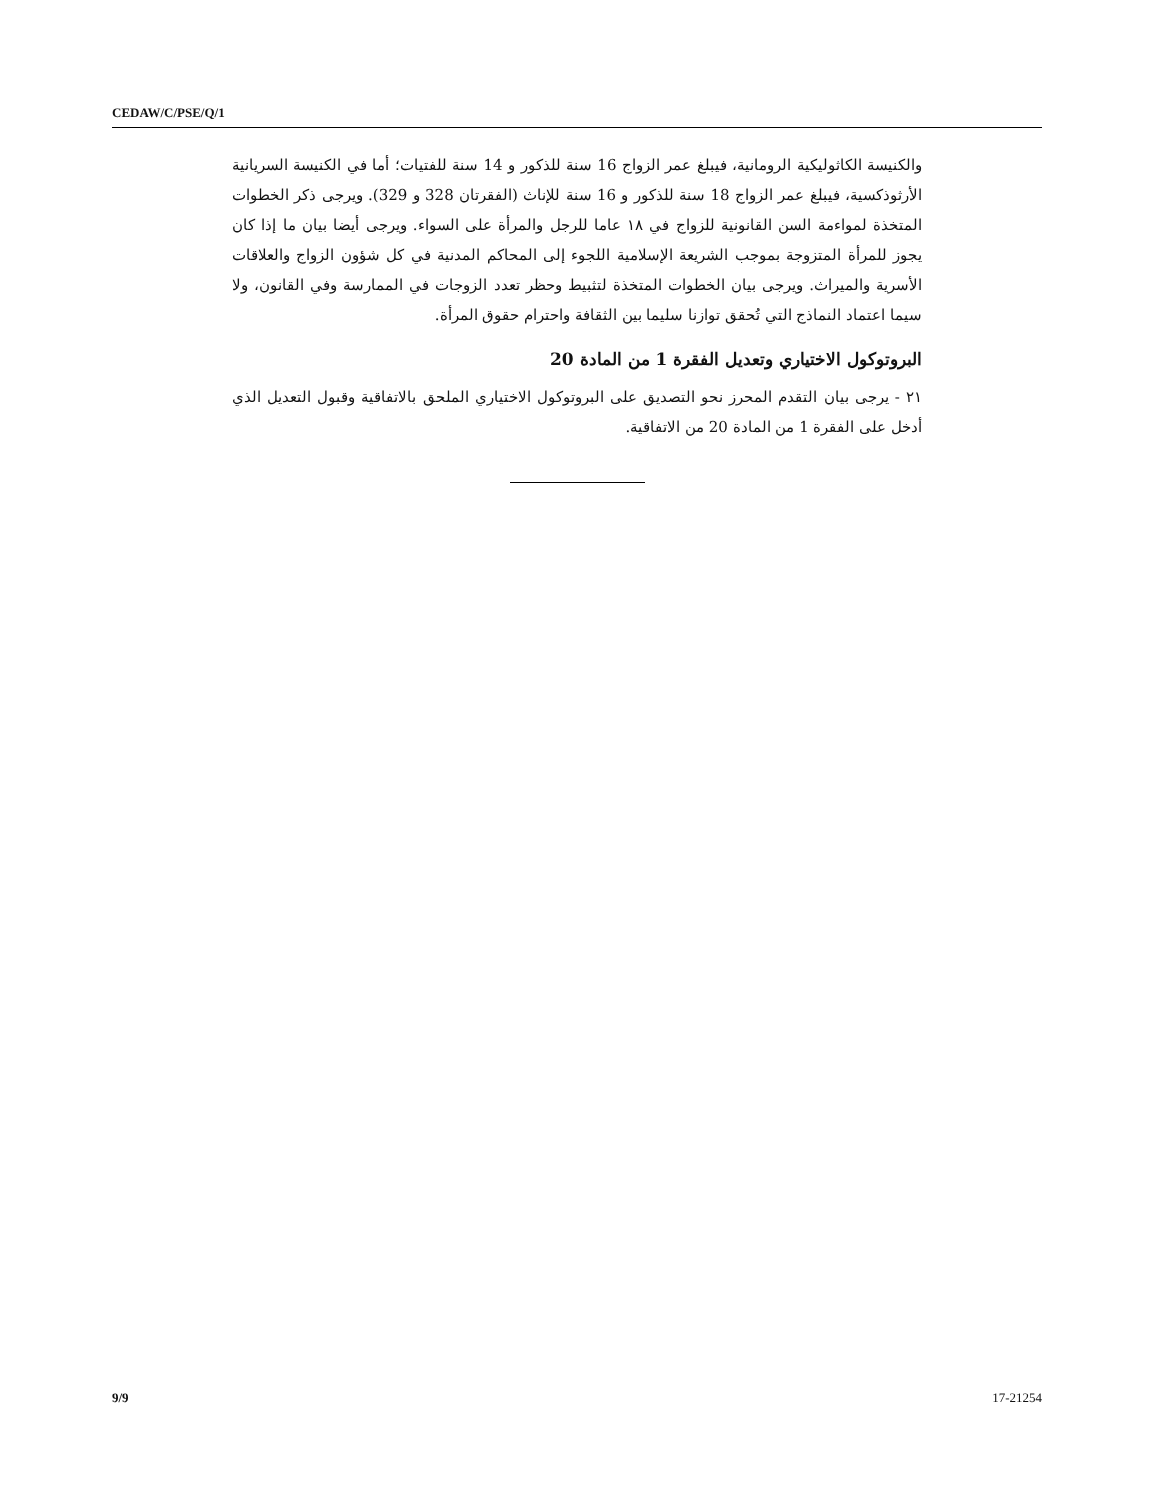CEDAW/C/PSE/Q/1
والكنيسة الكاثوليكية الرومانية، فيبلغ عمر الزواج 16 سنة للذكور و 14 سنة للفتيات؛ أما في الكنيسة السريانية الأرثوذكسية، فيبلغ عمر الزواج 18 سنة للذكور و 16 سنة للإناث (الفقرتان 328 و 329). ويرجى ذكر الخطوات المتخذة لمواءمة السن القانونية للزواج في ١٨ عاما للرجل والمرأة على السواء. ويرجى أيضا بيان ما إذا كان يجوز للمرأة المتزوجة بموجب الشريعة الإسلامية اللجوء إلى المحاكم المدنية في كل شؤون الزواج والعلاقات الأسرية والميراث. ويرجى بيان الخطوات المتخذة لتثبيط وحظر تعدد الزوجات في الممارسة وفي القانون، ولا سيما اعتماد النماذج التي تُحقق توازنا سليما بين الثقافة واحترام حقوق المرأة.
البروتوكول الاختياري وتعديل الفقرة 1 من المادة 20
٢١ - يرجى بيان التقدم المحرز نحو التصديق على البروتوكول الاختياري الملحق بالاتفاقية وقبول التعديل الذي أدخل على الفقرة 1 من المادة 20 من الاتفاقية.
9/9 17-21254